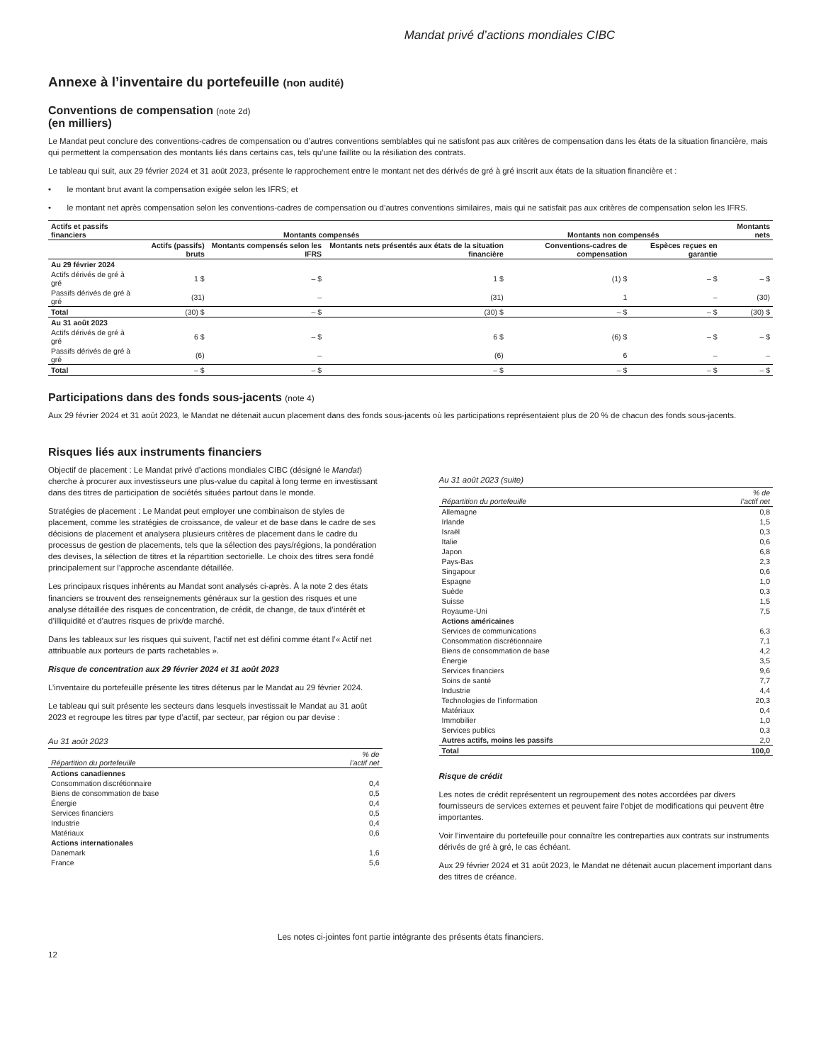Mandat privé d’actions mondiales CIBC
Annexe à l’inventaire du portefeuille (non audité)
Conventions de compensation (note 2d)
(en milliers)
Le Mandat peut conclure des conventions-cadres de compensation ou d’autres conventions semblables qui ne satisfont pas aux critères de compensation dans les états de la situation financière, mais qui permettent la compensation des montants liés dans certains cas, tels qu’une faillite ou la résiliation des contrats.
Le tableau qui suit, aux 29 février 2024 et 31 août 2023, présente le rapprochement entre le montant net des dérivés de gré à gré inscrit aux états de la situation financière et :
• le montant brut avant la compensation exigée selon les IFRS; et
• le montant net après compensation selon les conventions-cadres de compensation ou d’autres conventions similaires, mais qui ne satisfait pas aux critères de compensation selon les IFRS.
| Actifs et passifs financiers | Montants compensés | | | Montants non compensés | | Montants nets |
| --- | --- | --- | --- | --- | --- | --- |
| | Actifs (passifs) bruts | Montants compensés selon les IFRS | Montants nets présentés aux états de la situation financière | Conventions-cadres de compensation | Espèces reçues en garantie | |
| Au 29 février 2024 | | | | | | |
| Actifs dérivés de gré à gré | 1 $ | – $ | 1 $ | (1) $ | – $ | – $ |
| Passifs dérivés de gré à gré | (31) | – | (31) | 1 | – | (30) |
| Total | (30) $ | – $ | (30) $ | – $ | – $ | (30) $ |
| Au 31 août 2023 | | | | | | |
| Actifs dérivés de gré à gré | 6 $ | – $ | 6 $ | (6) $ | – $ | – $ |
| Passifs dérivés de gré à gré | (6) | – | (6) | 6 | – | – |
| Total | – $ | – $ | – $ | – $ | – $ | – $ |
Participations dans des fonds sous-jacents (note 4)
Aux 29 février 2024 et 31 août 2023, le Mandat ne détenait aucun placement dans des fonds sous-jacents où les participations représentaient plus de 20 % de chacun des fonds sous-jacents.
Risques liés aux instruments financiers
Objectif de placement : Le Mandat privé d’actions mondiales CIBC (désigné le Mandat) cherche à procurer aux investisseurs une plus-value du capital à long terme en investissant dans des titres de participation de sociétés situées partout dans le monde.
Stratégies de placement : Le Mandat peut employer une combinaison de styles de placement, comme les stratégies de croissance, de valeur et de base dans le cadre de ses décisions de placement et analysera plusieurs critères de placement dans le cadre du processus de gestion de placements, tels que la sélection des pays/régions, la pondération des devises, la sélection de titres et la répartition sectorielle. Le choix des titres sera fondé principalement sur l’approche ascendante détaillée.
Les principaux risques inhérents au Mandat sont analysés ci-après. À la note 2 des états financiers se trouvent des renseignements généraux sur la gestion des risques et une analyse détaillée des risques de concentration, de crédit, de change, de taux d’intérêt et d’illiquidité et d’autres risques de prix/de marché.
Dans les tableaux sur les risques qui suivent, l’actif net est défini comme étant l’« Actif net attribuable aux porteurs de parts rachetables ».
Risque de concentration aux 29 février 2024 et 31 août 2023
L’inventaire du portefeuille présente les titres détenus par le Mandat au 29 février 2024.
Le tableau qui suit présente les secteurs dans lesquels investissait le Mandat au 31 août 2023 et regroupe les titres par type d’actif, par secteur, par région ou par devise :
Au 31 août 2023
| Répartition du portefeuille | % de l’actif net |
| --- | --- |
| Actions canadiennes | |
| Consommation discrétionnaire | 0,4 |
| Biens de consommation de base | 0,5 |
| Énergie | 0,4 |
| Services financiers | 0,5 |
| Industrie | 0,4 |
| Matériaux | 0,6 |
| Actions internationales | |
| Danemark | 1,6 |
| France | 5,6 |
Au 31 août 2023 (suite)
| Répartition du portefeuille | % de l’actif net |
| --- | --- |
| Allemagne | 0,8 |
| Irlande | 1,5 |
| Israël | 0,3 |
| Italie | 0,6 |
| Japon | 6,8 |
| Pays-Bas | 2,3 |
| Singapour | 0,6 |
| Espagne | 1,0 |
| Suède | 0,3 |
| Suisse | 1,5 |
| Royaume-Uni | 7,5 |
| Actions américaines | |
| Services de communications | 6,3 |
| Consommation discrétionnaire | 7,1 |
| Biens de consommation de base | 4,2 |
| Énergie | 3,5 |
| Services financiers | 9,6 |
| Soins de santé | 7,7 |
| Industrie | 4,4 |
| Technologies de l’information | 20,3 |
| Matériaux | 0,4 |
| Immobilier | 1,0 |
| Services publics | 0,3 |
| Autres actifs, moins les passifs | 2,0 |
| Total | 100,0 |
Risque de crédit
Les notes de crédit représentent un regroupement des notes accordées par divers fournisseurs de services externes et peuvent faire l’objet de modifications qui peuvent être importantes.
Voir l’inventaire du portefeuille pour connaître les contreparties aux contrats sur instruments dérivés de gré à gré, le cas échéant.
Aux 29 février 2024 et 31 août 2023, le Mandat ne détenait aucun placement important dans des titres de créance.
Les notes ci-jointes font partie intégrante des présents états financiers.
12